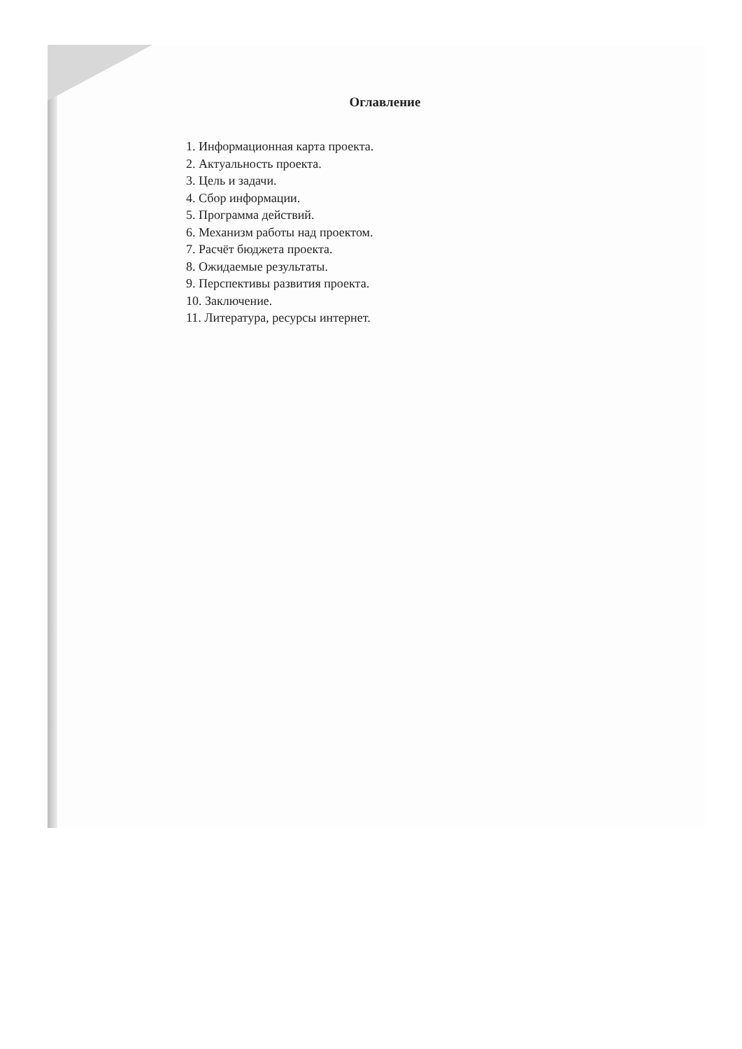Оглавление
1. Информационная карта проекта.
2. Актуальность проекта.
3. Цель и задачи.
4. Сбор информации.
5. Программа действий.
6. Механизм работы над проектом.
7. Расчёт бюджета проекта.
8. Ожидаемые результаты.
9. Перспективы развития проекта.
10. Заключение.
11. Литература, ресурсы интернет.